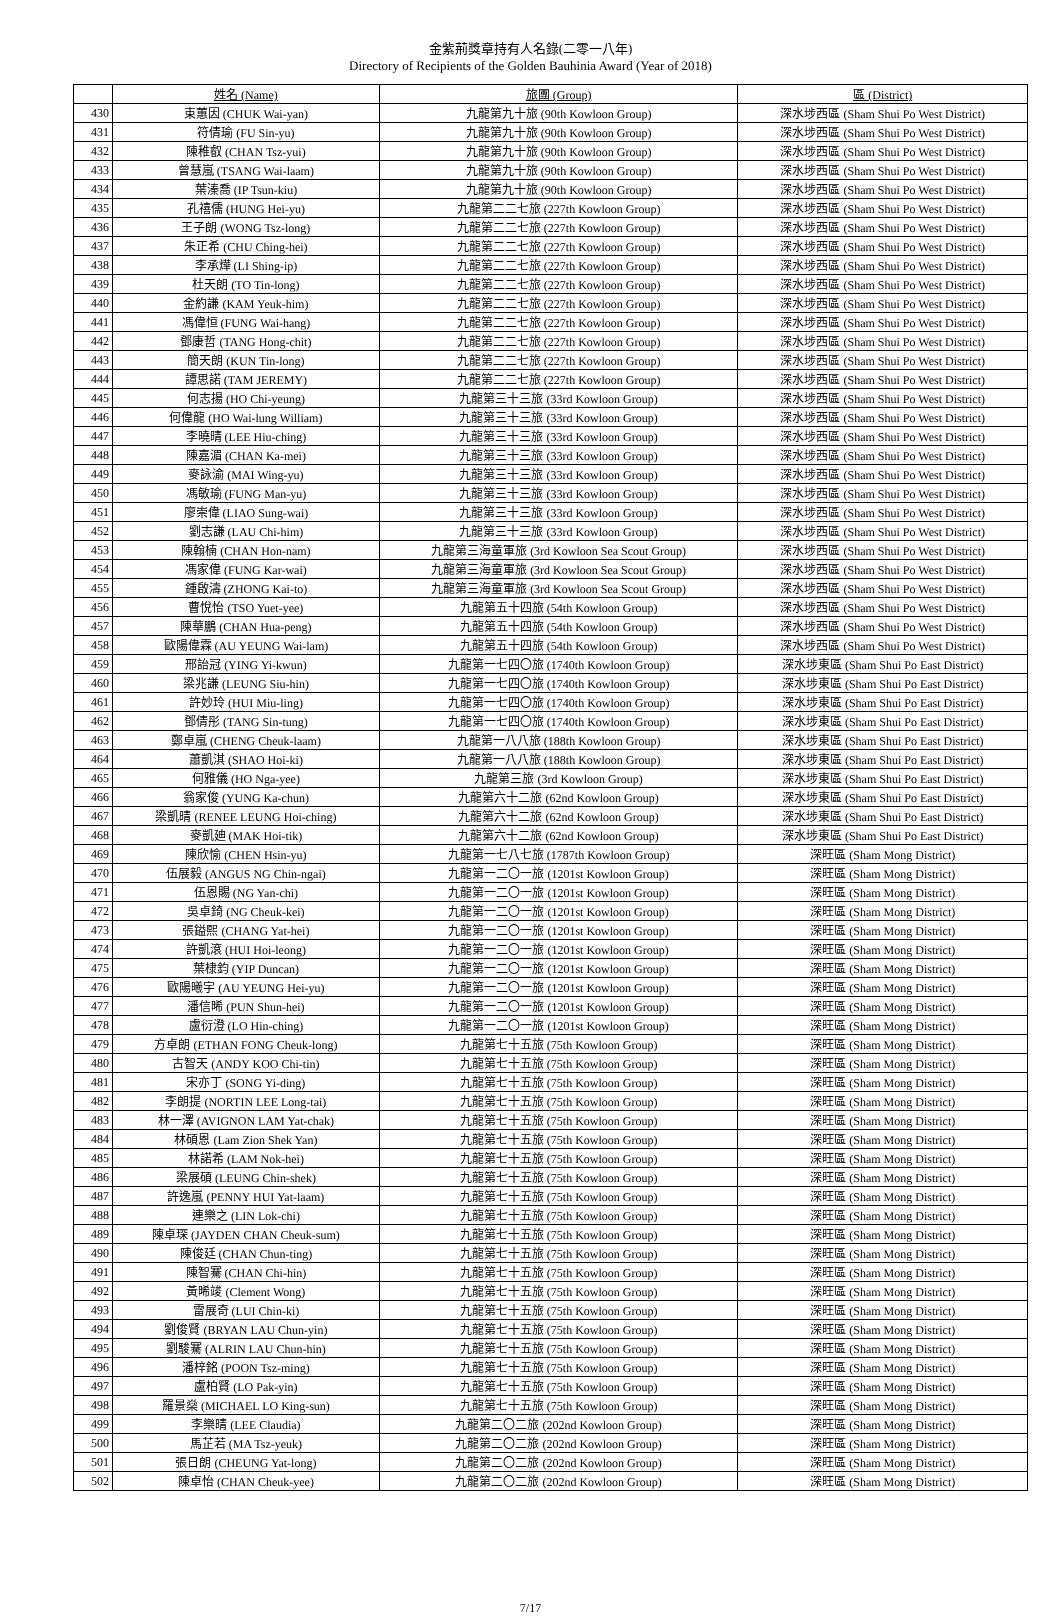金紫荊獎章持有人名錄(二零一八年)
Directory of Recipients of the Golden Bauhinia Award (Year of 2018)
| | 姓名 (Name) | 旅團 (Group) | 區 (District) |
| --- | --- | --- | --- |
| 430 | 束蕙因 (CHUK Wai-yan) | 九龍第九十旅 (90th Kowloon Group) | 深水埗西區 (Sham Shui Po West District) |
| 431 | 符倩瑜 (FU Sin-yu) | 九龍第九十旅 (90th Kowloon Group) | 深水埗西區 (Sham Shui Po West District) |
| 432 | 陳稚叡 (CHAN Tsz-yui) | 九龍第九十旅 (90th Kowloon Group) | 深水埗西區 (Sham Shui Po West District) |
| 433 | 曾慧嵐 (TSANG Wai-laam) | 九龍第九十旅 (90th Kowloon Group) | 深水埗西區 (Sham Shui Po West District) |
| 434 | 葉溱喬 (IP Tsun-kiu) | 九龍第九十旅 (90th Kowloon Group) | 深水埗西區 (Sham Shui Po West District) |
| 435 | 孔禧儒 (HUNG Hei-yu) | 九龍第二二七旅 (227th Kowloon Group) | 深水埗西區 (Sham Shui Po West District) |
| 436 | 王子朗 (WONG Tsz-long) | 九龍第二二七旅 (227th Kowloon Group) | 深水埗西區 (Sham Shui Po West District) |
| 437 | 朱正希 (CHU Ching-hei) | 九龍第二二七旅 (227th Kowloon Group) | 深水埗西區 (Sham Shui Po West District) |
| 438 | 李承燁 (LI Shing-ip) | 九龍第二二七旅 (227th Kowloon Group) | 深水埗西區 (Sham Shui Po West District) |
| 439 | 杜天朗 (TO Tin-long) | 九龍第二二七旅 (227th Kowloon Group) | 深水埗西區 (Sham Shui Po West District) |
| 440 | 金約謙 (KAM Yeuk-him) | 九龍第二二七旅 (227th Kowloon Group) | 深水埗西區 (Sham Shui Po West District) |
| 441 | 馮偉恒 (FUNG Wai-hang) | 九龍第二二七旅 (227th Kowloon Group) | 深水埗西區 (Sham Shui Po West District) |
| 442 | 鄧康哲 (TANG Hong-chit) | 九龍第二二七旅 (227th Kowloon Group) | 深水埗西區 (Sham Shui Po West District) |
| 443 | 簡天朗 (KUN Tin-long) | 九龍第二二七旅 (227th Kowloon Group) | 深水埗西區 (Sham Shui Po West District) |
| 444 | 譚思諾 (TAM JEREMY) | 九龍第二二七旅 (227th Kowloon Group) | 深水埗西區 (Sham Shui Po West District) |
| 445 | 何志揚 (HO Chi-yeung) | 九龍第三十三旅 (33rd Kowloon Group) | 深水埗西區 (Sham Shui Po West District) |
| 446 | 何偉龍 (HO Wai-lung William) | 九龍第三十三旅 (33rd Kowloon Group) | 深水埗西區 (Sham Shui Po West District) |
| 447 | 李曉晴 (LEE Hiu-ching) | 九龍第三十三旅 (33rd Kowloon Group) | 深水埗西區 (Sham Shui Po West District) |
| 448 | 陳嘉湄 (CHAN Ka-mei) | 九龍第三十三旅 (33rd Kowloon Group) | 深水埗西區 (Sham Shui Po West District) |
| 449 | 麥詠渝 (MAI Wing-yu) | 九龍第三十三旅 (33rd Kowloon Group) | 深水埗西區 (Sham Shui Po West District) |
| 450 | 馮敏瑜 (FUNG Man-yu) | 九龍第三十三旅 (33rd Kowloon Group) | 深水埗西區 (Sham Shui Po West District) |
| 451 | 廖崇偉 (LIAO Sung-wai) | 九龍第三十三旅 (33rd Kowloon Group) | 深水埗西區 (Sham Shui Po West District) |
| 452 | 劉志謙 (LAU Chi-him) | 九龍第三十三旅 (33rd Kowloon Group) | 深水埗西區 (Sham Shui Po West District) |
| 453 | 陳翰楠 (CHAN Hon-nam) | 九龍第三海童軍旅 (3rd Kowloon Sea Scout Group) | 深水埗西區 (Sham Shui Po West District) |
| 454 | 馮家偉 (FUNG Kar-wai) | 九龍第三海童軍旅 (3rd Kowloon Sea Scout Group) | 深水埗西區 (Sham Shui Po West District) |
| 455 | 鍾啟濤 (ZHONG Kai-to) | 九龍第三海童軍旅 (3rd Kowloon Sea Scout Group) | 深水埗西區 (Sham Shui Po West District) |
| 456 | 曹悅怡 (TSO Yuet-yee) | 九龍第五十四旅 (54th Kowloon Group) | 深水埗西區 (Sham Shui Po West District) |
| 457 | 陳華鵬 (CHAN Hua-peng) | 九龍第五十四旅 (54th Kowloon Group) | 深水埗西區 (Sham Shui Po West District) |
| 458 | 歐陽偉霖 (AU YEUNG Wai-lam) | 九龍第五十四旅 (54th Kowloon Group) | 深水埗西區 (Sham Shui Po West District) |
| 459 | 邢詒冠 (YING Yi-kwun) | 九龍第一七四〇旅 (1740th Kowloon Group) | 深水埗東區 (Sham Shui Po East District) |
| 460 | 梁兆謙 (LEUNG Siu-hin) | 九龍第一七四〇旅 (1740th Kowloon Group) | 深水埗東區 (Sham Shui Po East District) |
| 461 | 許妙玲 (HUI Miu-ling) | 九龍第一七四〇旅 (1740th Kowloon Group) | 深水埗東區 (Sham Shui Po East District) |
| 462 | 鄧倩彤 (TANG Sin-tung) | 九龍第一七四〇旅 (1740th Kowloon Group) | 深水埗東區 (Sham Shui Po East District) |
| 463 | 鄭卓嵐 (CHENG Cheuk-laam) | 九龍第一八八旅 (188th Kowloon Group) | 深水埗東區 (Sham Shui Po East District) |
| 464 | 蕭凱淇 (SHAO Hoi-ki) | 九龍第一八八旅 (188th Kowloon Group) | 深水埗東區 (Sham Shui Po East District) |
| 465 | 何雅儀 (HO Nga-yee) | 九龍第三旅 (3rd Kowloon Group) | 深水埗東區 (Sham Shui Po East District) |
| 466 | 翁家俊 (YUNG Ka-chun) | 九龍第六十二旅 (62nd Kowloon Group) | 深水埗東區 (Sham Shui Po East District) |
| 467 | 梁凱晴 (RENEE LEUNG Hoi-ching) | 九龍第六十二旅 (62nd Kowloon Group) | 深水埗東區 (Sham Shui Po East District) |
| 468 | 麥凱廸 (MAK Hoi-tik) | 九龍第六十二旅 (62nd Kowloon Group) | 深水埗東區 (Sham Shui Po East District) |
| 469 | 陳欣愉 (CHEN Hsin-yu) | 九龍第一七八七旅 (1787th Kowloon Group) | 深旺區 (Sham Mong District) |
| 470 | 伍展毅 (ANGUS NG Chin-ngai) | 九龍第一二〇一旅 (1201st Kowloon Group) | 深旺區 (Sham Mong District) |
| 471 | 伍恩賜 (NG Yan-chi) | 九龍第一二〇一旅 (1201st Kowloon Group) | 深旺區 (Sham Mong District) |
| 472 | 吳卓錡 (NG Cheuk-kei) | 九龍第一二〇一旅 (1201st Kowloon Group) | 深旺區 (Sham Mong District) |
| 473 | 張鎰熙 (CHANG Yat-hei) | 九龍第一二〇一旅 (1201st Kowloon Group) | 深旺區 (Sham Mong District) |
| 474 | 許凱滾 (HUI Hoi-leong) | 九龍第一二〇一旅 (1201st Kowloon Group) | 深旺區 (Sham Mong District) |
| 475 | 葉棣鈞 (YIP Duncan) | 九龍第一二〇一旅 (1201st Kowloon Group) | 深旺區 (Sham Mong District) |
| 476 | 歐陽曦宇 (AU YEUNG Hei-yu) | 九龍第一二〇一旅 (1201st Kowloon Group) | 深旺區 (Sham Mong District) |
| 477 | 潘信晞 (PUN Shun-hei) | 九龍第一二〇一旅 (1201st Kowloon Group) | 深旺區 (Sham Mong District) |
| 478 | 盧衍澄 (LO Hin-ching) | 九龍第一二〇一旅 (1201st Kowloon Group) | 深旺區 (Sham Mong District) |
| 479 | 方卓朗 (ETHAN FONG Cheuk-long) | 九龍第七十五旅 (75th Kowloon Group) | 深旺區 (Sham Mong District) |
| 480 | 古智天 (ANDY KOO Chi-tin) | 九龍第七十五旅 (75th Kowloon Group) | 深旺區 (Sham Mong District) |
| 481 | 宋亦丁 (SONG Yi-ding) | 九龍第七十五旅 (75th Kowloon Group) | 深旺區 (Sham Mong District) |
| 482 | 李朗提 (NORTIN LEE Long-tai) | 九龍第七十五旅 (75th Kowloon Group) | 深旺區 (Sham Mong District) |
| 483 | 林一澤 (AVIGNON LAM Yat-chak) | 九龍第七十五旅 (75th Kowloon Group) | 深旺區 (Sham Mong District) |
| 484 | 林碩恩 (Lam Zion Shek Yan) | 九龍第七十五旅 (75th Kowloon Group) | 深旺區 (Sham Mong District) |
| 485 | 林諾希 (LAM Nok-hei) | 九龍第七十五旅 (75th Kowloon Group) | 深旺區 (Sham Mong District) |
| 486 | 梁展碩 (LEUNG Chin-shek) | 九龍第七十五旅 (75th Kowloon Group) | 深旺區 (Sham Mong District) |
| 487 | 許逸嵐 (PENNY HUI Yat-laam) | 九龍第七十五旅 (75th Kowloon Group) | 深旺區 (Sham Mong District) |
| 488 | 連樂之 (LIN Lok-chi) | 九龍第七十五旅 (75th Kowloon Group) | 深旺區 (Sham Mong District) |
| 489 | 陳卓琛 (JAYDEN CHAN Cheuk-sum) | 九龍第七十五旅 (75th Kowloon Group) | 深旺區 (Sham Mong District) |
| 490 | 陳俊廷 (CHAN Chun-ting) | 九龍第七十五旅 (75th Kowloon Group) | 深旺區 (Sham Mong District) |
| 491 | 陳智騫 (CHAN Chi-hin) | 九龍第七十五旅 (75th Kowloon Group) | 深旺區 (Sham Mong District) |
| 492 | 黃晞竣 (Clement Wong) | 九龍第七十五旅 (75th Kowloon Group) | 深旺區 (Sham Mong District) |
| 493 | 雷展奇 (LUI Chin-ki) | 九龍第七十五旅 (75th Kowloon Group) | 深旺區 (Sham Mong District) |
| 494 | 劉俊賢 (BRYAN LAU Chun-yin) | 九龍第七十五旅 (75th Kowloon Group) | 深旺區 (Sham Mong District) |
| 495 | 劉駿騫 (ALRIN LAU Chun-hin) | 九龍第七十五旅 (75th Kowloon Group) | 深旺區 (Sham Mong District) |
| 496 | 潘梓銘 (POON Tsz-ming) | 九龍第七十五旅 (75th Kowloon Group) | 深旺區 (Sham Mong District) |
| 497 | 盧柏賢 (LO Pak-yin) | 九龍第七十五旅 (75th Kowloon Group) | 深旺區 (Sham Mong District) |
| 498 | 羅景燊 (MICHAEL LO King-sun) | 九龍第七十五旅 (75th Kowloon Group) | 深旺區 (Sham Mong District) |
| 499 | 李樂晴 (LEE Claudia) | 九龍第二〇二旅 (202nd Kowloon Group) | 深旺區 (Sham Mong District) |
| 500 | 馬芷若 (MA Tsz-yeuk) | 九龍第二〇二旅 (202nd Kowloon Group) | 深旺區 (Sham Mong District) |
| 501 | 張日朗 (CHEUNG Yat-long) | 九龍第二〇二旅 (202nd Kowloon Group) | 深旺區 (Sham Mong District) |
| 502 | 陳卓怡 (CHAN Cheuk-yee) | 九龍第二〇二旅 (202nd Kowloon Group) | 深旺區 (Sham Mong District) |
7/17